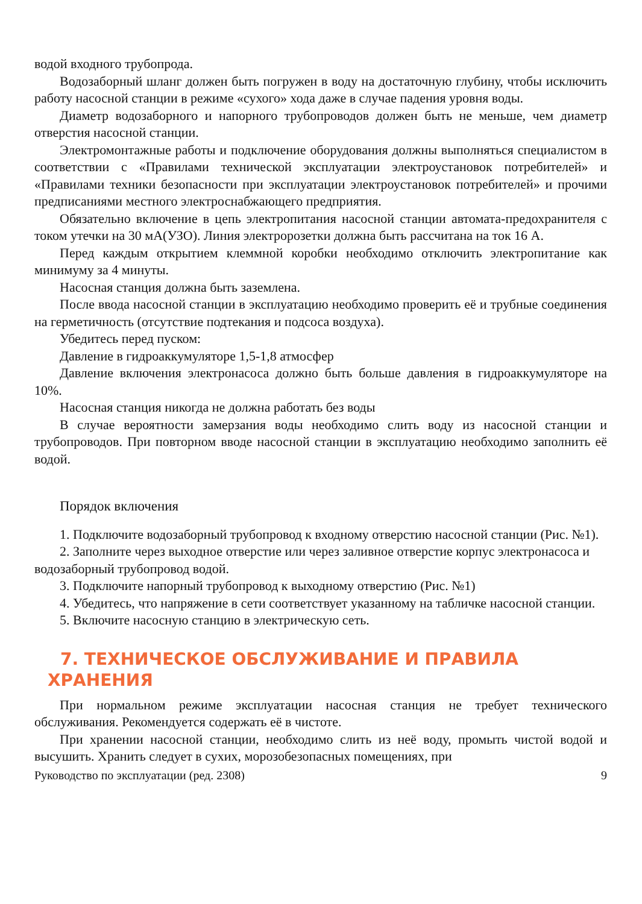водой входного трубопрода.
Водозаборный шланг должен быть погружен в воду на достаточную глубину, чтобы исключить работу насосной станции в режиме «сухого» хода даже в случае падения уровня воды.
Диаметр водозаборного и напорного трубопроводов должен быть не меньше, чем диаметр отверстия насосной станции.
Электромонтажные работы и подключение оборудования должны выполняться специалистом в соответствии с «Правилами технической эксплуатации электроустановок потребителей» и «Правилами техники безопасности при эксплуатации электроустановок потребителей» и прочими предписаниями местного электроснабжающего предприятия.
Обязательно включение в цепь электропитания насосной станции автомата-предохранителя с током утечки на 30 мА(УЗО). Линия электророзетки должна быть рассчитана на ток 16 А.
Перед каждым открытием клеммной коробки необходимо отключить электропитание как минимуму за 4 минуты.
Насосная станция должна быть заземлена.
После ввода насосной станции в эксплуатацию необходимо проверить её и трубные соединения на герметичность (отсутствие подтекания и подсоса воздуха).
Убедитесь перед пуском:
Давление в гидроаккумуляторе 1,5-1,8 атмосфер
Давление включения электронасоса должно быть больше давления в гидроаккумуляторе на 10%.
Насосная станция никогда не должна работать без воды
В случае вероятности замерзания воды необходимо слить воду из насосной станции и трубопроводов. При повторном вводе насосной станции в эксплуатацию необходимо заполнить её водой.
Порядок включения
1. Подключите водозаборный трубопровод к входному отверстию насосной станции (Рис. №1).
2. Заполните через выходное отверстие или через заливное отверстие корпус электронасоса и водозаборный трубопровод водой.
3. Подключите напорный трубопровод к выходному отверстию (Рис. №1)
4. Убедитесь, что напряжение в сети соответствует указанному на табличке насосной станции.
5. Включите насосную станцию в электрическую сеть.
7. ТЕХНИЧЕСКОЕ ОБСЛУЖИВАНИЕ И ПРАВИЛА ХРАНЕНИЯ
При нормальном режиме эксплуатации насосная станция не требует технического обслуживания. Рекомендуется содержать её в чистоте.
При хранении насосной станции, необходимо слить из неё воду, промыть чистой водой и высушить. Хранить следует в сухих, морозобезопасных помещениях, при
Руководство по эксплуатации (ред. 2308) 9